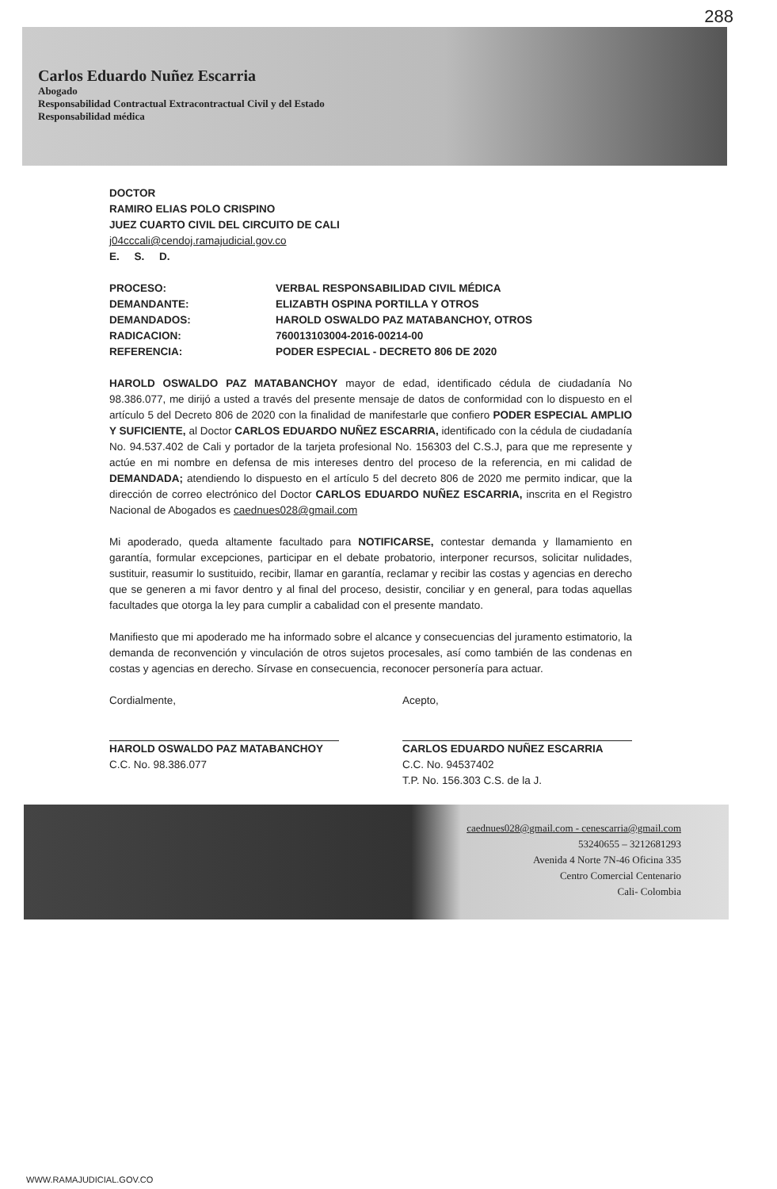288
Carlos Eduardo Nuñez Escarria
Abogado
Responsabilidad Contractual Extracontractual Civil y del Estado
Responsabilidad médica
DOCTOR
RAMIRO ELIAS POLO CRISPINO
JUEZ CUARTO CIVIL DEL CIRCUITO DE CALI
j04cccali@cendoj.ramajudicial.gov.co
E. S. D.
| PROCESO: | VERBAL RESPONSABILIDAD CIVIL MÉDICA |
| DEMANDANTE: | ELIZABTH OSPINA PORTILLA Y OTROS |
| DEMANDADOS: | HAROLD OSWALDO PAZ MATABANCHOY, OTROS |
| RADICACION: | 760013103004-2016-00214-00 |
| REFERENCIA: | PODER ESPECIAL - DECRETO 806 DE 2020 |
HAROLD OSWALDO PAZ MATABANCHOY mayor de edad, identificado cédula de ciudadanía No 98.386.077, me dirijó a usted a través del presente mensaje de datos de conformidad con lo dispuesto en el artículo 5 del Decreto 806 de 2020 con la finalidad de manifestarle que confiero PODER ESPECIAL AMPLIO Y SUFICIENTE, al Doctor CARLOS EDUARDO NUÑEZ ESCARRIA, identificado con la cédula de ciudadanía No. 94.537.402 de Cali y portador de la tarjeta profesional No. 156303 del C.S.J, para que me represente y actúe en mi nombre en defensa de mis intereses dentro del proceso de la referencia, en mi calidad de DEMANDADA; atendiendo lo dispuesto en el artículo 5 del decreto 806 de 2020 me permito indicar, que la dirección de correo electrónico del Doctor CARLOS EDUARDO NUÑEZ ESCARRIA, inscrita en el Registro Nacional de Abogados es caednues028@gmail.com
Mi apoderado, queda altamente facultado para NOTIFICARSE, contestar demanda y llamamiento en garantía, formular excepciones, participar en el debate probatorio, interponer recursos, solicitar nulidades, sustituir, reasumir lo sustituido, recibir, llamar en garantía, reclamar y recibir las costas y agencias en derecho que se generen a mi favor dentro y al final del proceso, desistir, conciliar y en general, para todas aquellas facultades que otorga la ley para cumplir a cabalidad con el presente mandato.
Manifiesto que mi apoderado me ha informado sobre el alcance y consecuencias del juramento estimatorio, la demanda de reconvención y vinculación de otros sujetos procesales, así como también de las condenas en costas y agencias en derecho. Sírvase en consecuencia, reconocer personería para actuar.
Cordialmente,
HAROLD OSWALDO PAZ MATABANCHOY
C.C. No. 98.386.077
Acepto,
CARLOS EDUARDO NUÑEZ ESCARRIA
C.C. No. 94537402
T.P. No. 156.303 C.S. de la J.
caednues028@gmail.com - cenescarria@gmail.com
53240655 – 3212681293
Avenida 4 Norte 7N-46 Oficina 335
Centro Comercial Centenario
Cali- Colombia
WWW.RAMAJUDICIAL.GOV.CO